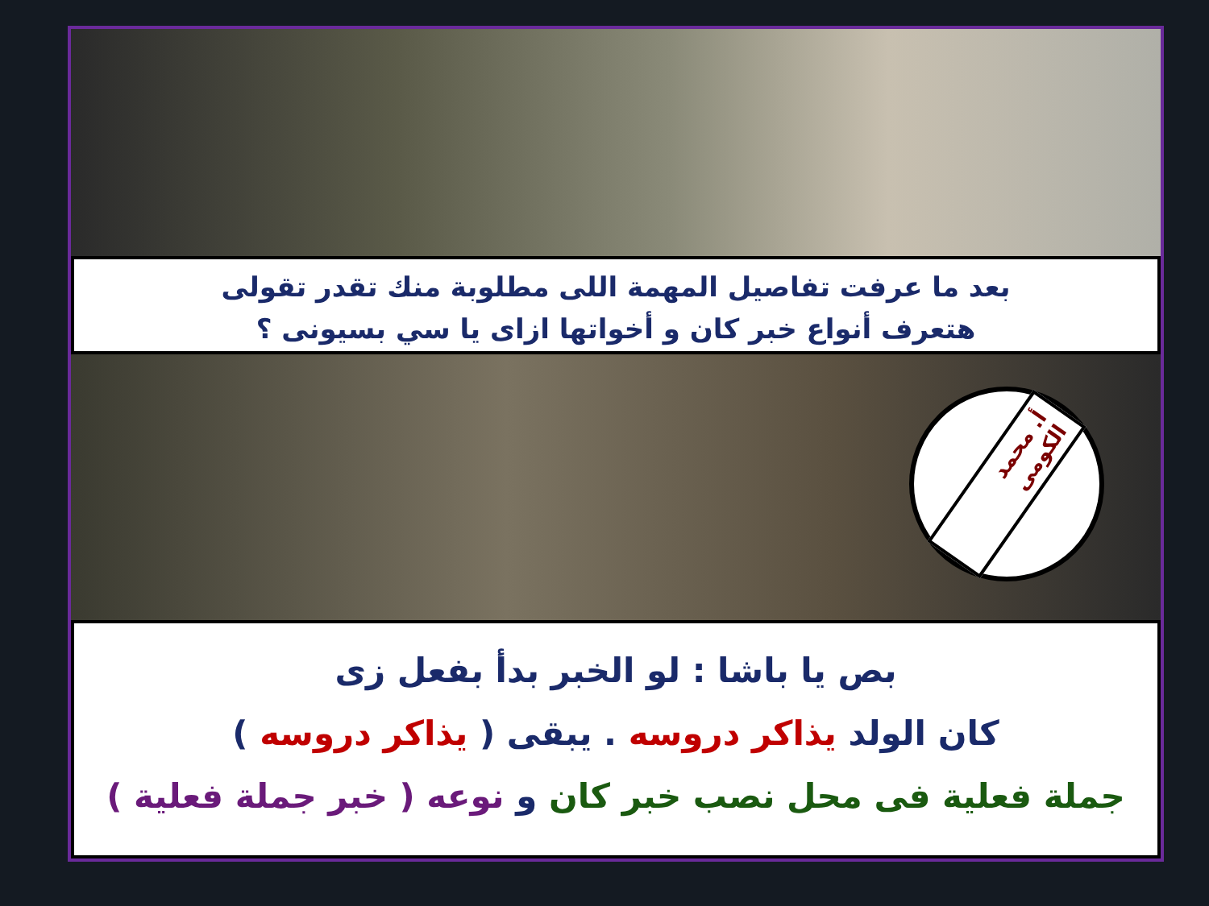بعد ما عرفت تفاصيل المهمة اللى مطلوبة منك تقدر تقولى
هتعرف أنواع خبر كان و أخواتها ازاى يا سي بسيونى ؟
أ. محمد الكومى
بص يا باشا : لو الخبر بدأ بفعل زى
كان الولد يذاكر دروسه . يبقى ( يذاكر دروسه )
جملة فعلية فى محل نصب خبر كان و نوعه ( خبر جملة فعلية )